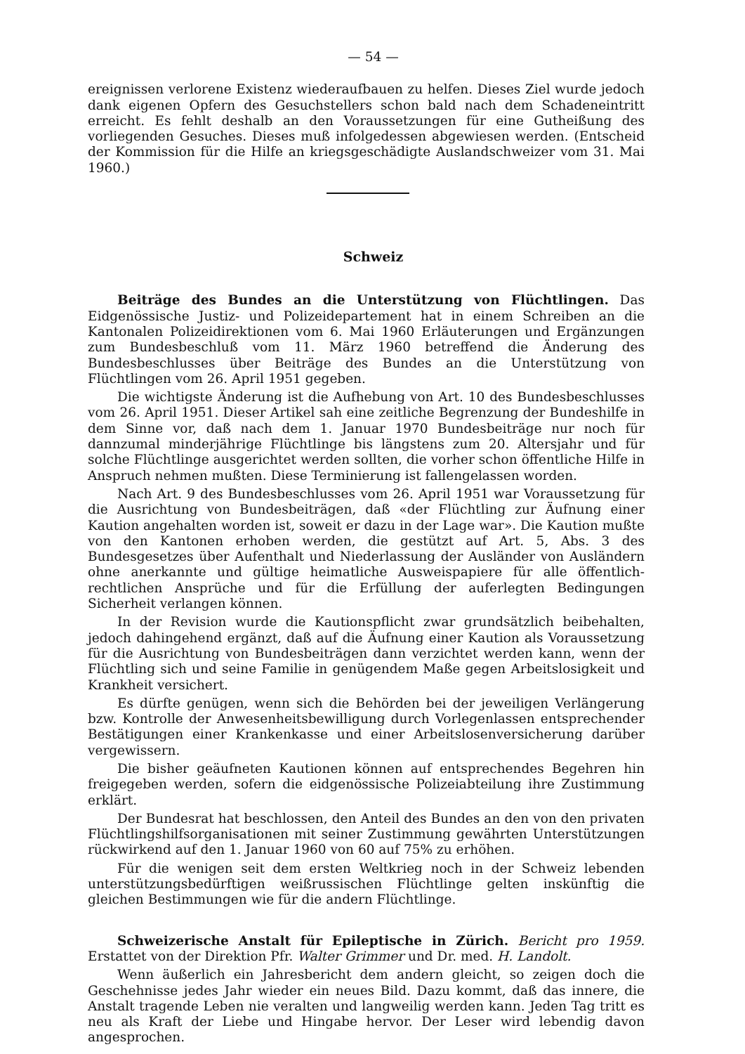— 54 —
ereignissen verlorene Existenz wiederaufbauen zu helfen. Dieses Ziel wurde jedoch dank eigenen Opfern des Gesuchstellers schon bald nach dem Schadeneintritt erreicht. Es fehlt deshalb an den Voraussetzungen für eine Gutheißung des vorliegenden Gesuches. Dieses muß infolgedessen abgewiesen werden. (Entscheid der Kommission für die Hilfe an kriegsgeschädigte Auslandschweizer vom 31. Mai 1960.)
Schweiz
Beiträge des Bundes an die Unterstützung von Flüchtlingen. Das Eidgenössische Justiz- und Polizeidepartement hat in einem Schreiben an die Kantonalen Polizeidirektionen vom 6. Mai 1960 Erläuterungen und Ergänzungen zum Bundesbeschluß vom 11. März 1960 betreffend die Änderung des Bundesbeschlusses über Beiträge des Bundes an die Unterstützung von Flüchtlingen vom 26. April 1951 gegeben.
Die wichtigste Änderung ist die Aufhebung von Art. 10 des Bundesbeschlusses vom 26. April 1951. Dieser Artikel sah eine zeitliche Begrenzung der Bundeshilfe in dem Sinne vor, daß nach dem 1. Januar 1970 Bundesbeiträge nur noch für dannzumal minderjährige Flüchtlinge bis längstens zum 20. Altersjahr und für solche Flüchtlinge ausgerichtet werden sollten, die vorher schon öffentliche Hilfe in Anspruch nehmen mußten. Diese Terminierung ist fallengelassen worden.
Nach Art. 9 des Bundesbeschlusses vom 26. April 1951 war Voraussetzung für die Ausrichtung von Bundesbeiträgen, daß «der Flüchtling zur Äufnung einer Kaution angehalten worden ist, soweit er dazu in der Lage war». Die Kaution mußte von den Kantonen erhoben werden, die gestützt auf Art. 5, Abs. 3 des Bundesgesetzes über Aufenthalt und Niederlassung der Ausländer von Ausländern ohne anerkannte und gültige heimatliche Ausweispapiere für alle öffentlich-rechtlichen Ansprüche und für die Erfüllung der auferlegten Bedingungen Sicherheit verlangen können.
In der Revision wurde die Kautionspflicht zwar grundsätzlich beibehalten, jedoch dahingehend ergänzt, daß auf die Äufnung einer Kaution als Voraussetzung für die Ausrichtung von Bundesbeiträgen dann verzichtet werden kann, wenn der Flüchtling sich und seine Familie in genügendem Maße gegen Arbeitslosigkeit und Krankheit versichert.
Es dürfte genügen, wenn sich die Behörden bei der jeweiligen Verlängerung bzw. Kontrolle der Anwesenheitsbewilligung durch Vorlegenlassen entsprechender Bestätigungen einer Krankenkasse und einer Arbeitslosenversicherung darüber vergewissern.
Die bisher geäufneten Kautionen können auf entsprechendes Begehren hin freigegeben werden, sofern die eidgenössische Polizeiabteilung ihre Zustimmung erklärt.
Der Bundesrat hat beschlossen, den Anteil des Bundes an den von den privaten Flüchtlingshilfsorganisationen mit seiner Zustimmung gewährten Unterstützungen rückwirkend auf den 1. Januar 1960 von 60 auf 75% zu erhöhen.
Für die wenigen seit dem ersten Weltkrieg noch in der Schweiz lebenden unterstützungsbedürftigen weißrussischen Flüchtlinge gelten inskünftig die gleichen Bestimmungen wie für die andern Flüchtlinge.
Schweizerische Anstalt für Epileptische in Zürich. Bericht pro 1959. Erstattet von der Direktion Pfr. Walter Grimmer und Dr. med. H. Landolt.
Wenn äußerlich ein Jahresbericht dem andern gleicht, so zeigen doch die Geschehnisse jedes Jahr wieder ein neues Bild. Dazu kommt, daß das innere, die Anstalt tragende Leben nie veralten und langweilig werden kann. Jeden Tag tritt es neu als Kraft der Liebe und Hingabe hervor. Der Leser wird lebendig davon angesprochen.